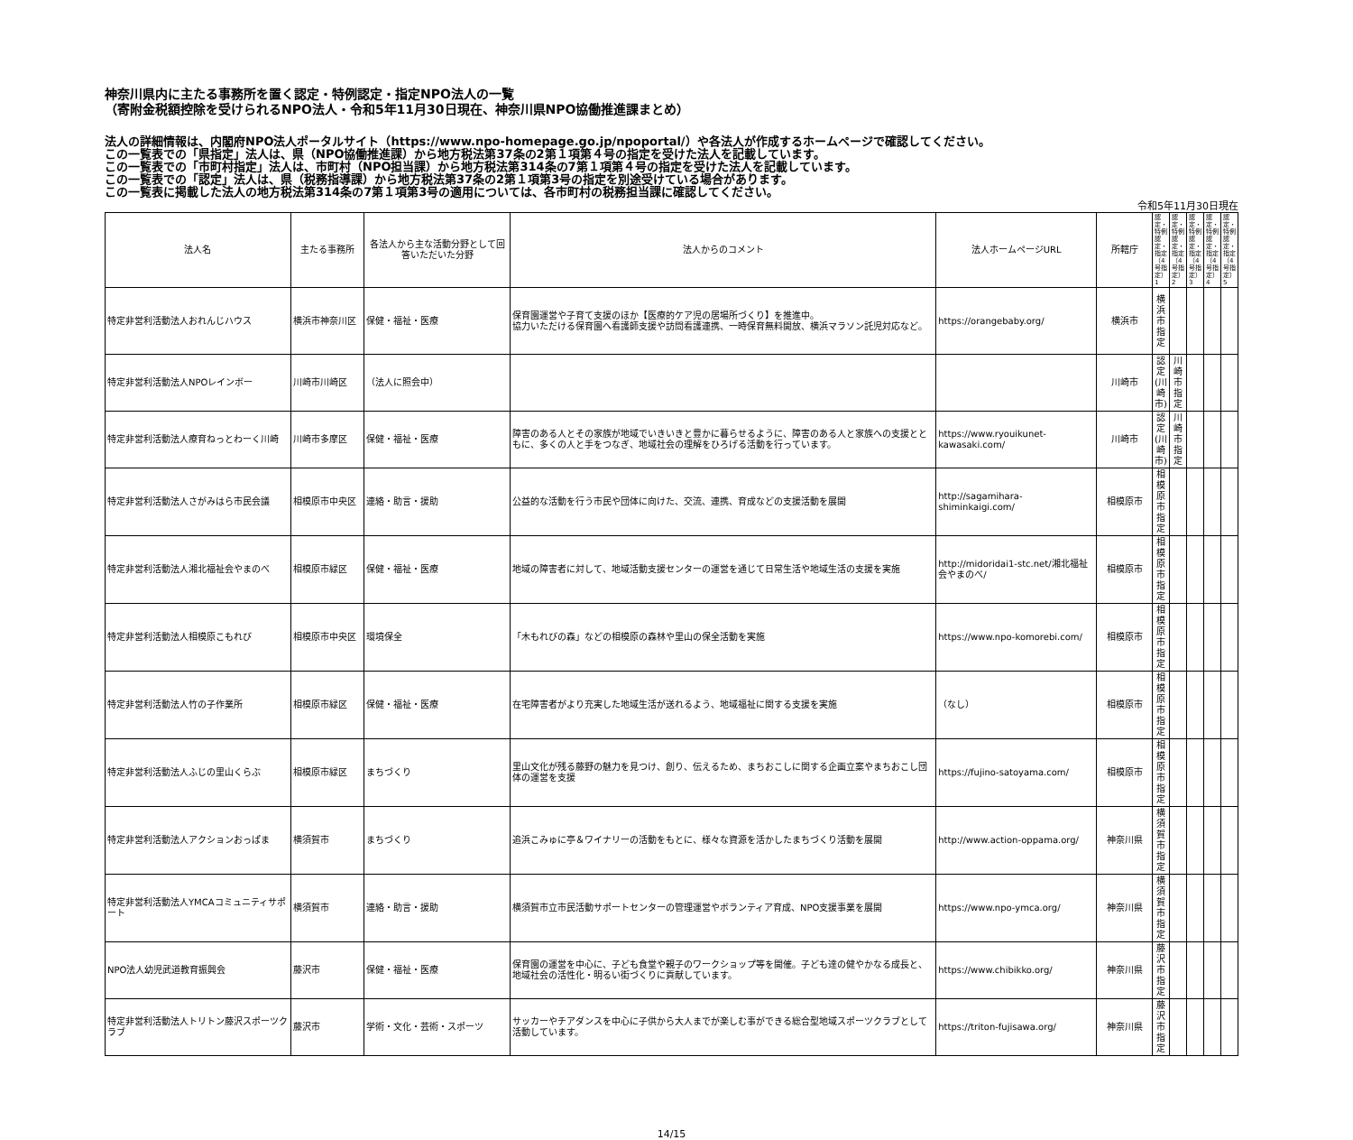神奈川県内に主たる事務所を置く認定・特例認定・指定NPO法人の一覧
（寄附金税額控除を受けられるNPO法人・令和5年11月30日現在、神奈川県NPO協働推進課まとめ）
法人の詳細情報は、内閣府NPO法人ポータルサイト（https://www.npo-homepage.go.jp/npoportal/）や各法人が作成するホームページで確認してください。
この一覧表での「県指定」法人は、県（NPO協働推進課）から地方税法第37条の2第１項第４号の指定を受けた法人を記載しています。
この一覧表での「市町村指定」法人は、市町村（NPO担当課）から地方税法第314条の7第１項第４号の指定を受けた法人を記載しています。
この一覧表での「認定」法人は、県（税務指導課）から地方税法第37条の2第１項第3号の指定を別途受けている場合があります。
この一覧表に掲載した法人の地方税法第314条の7第１項第3号の適用については、各市町村の税務担当課に確認してください。
令和5年11月30日現在
| 法人名 | 主たる事務所 | 各法人から主な活動分野として回答いただいた分野 | 法人からのコメント | 法人ホームページURL | 所轄庁 | 認定・特例認定・指定（4号指定）1 | 認定・特例認定・指定（4号指定）2 | 認定・特例認定・指定（4号指定）3 | 認定・特例認定・指定（4号指定）4 | 認定・特例認定・指定（4号指定）5 |
| --- | --- | --- | --- | --- | --- | --- | --- | --- | --- | --- |
| 特定非営利活動法人おれんじハウス | 横浜市神奈川区 | 保健・福祉・医療 | 保育園運営や子育て支援のほか【医療的ケア児の居場所づくり】を推進中。 協力いただける保育園へ看護師支援や訪問看護連携、一時保育無料開放、横浜マラソン託児対応など。 | https://orangebaby.org/ | 横浜市 | 横浜市指定 | | | | |
| 特定非営利活動法人NPOレインボー | 川崎市川崎区 | （法人に照会中） | | | 川崎市 | 認定(川崎市) | 川崎市指定 | | | |
| 特定非営利活動法人療育ねっとわーく川崎 | 川崎市多摩区 | 保健・福祉・医療 | 障害のある人とその家族が地域でいきいきと豊かに暮らせるように、障害のある人と家族への支援とともに、多くの人と手をつなぎ、地域社会の理解をひろげる活動を行っています。 | https://www.ryouikunet-kawasaki.com/ | 川崎市 | 認定(川崎市) | 川崎市指定 | | | |
| 特定非営利活動法人さがみはら市民会議 | 相模原市中央区 | 連絡・助言・援助 | 公益的な活動を行う市民や団体に向けた、交流、連携、育成などの支援活動を展開 | http://sagamihara-shiminkaigi.com/ | 相模原市 | 相模原市指定 | | | | |
| 特定非営利活動法人湘北福祉会やまのべ | 相模原市緑区 | 保健・福祉・医療 | 地域の障害者に対して、地域活動支援センターの運営を通じて日常生活や地域生活の支援を実施 | http://midoridai1-stc.net/湘北福祉会やまのべ/ | 相模原市 | 相模原市指定 | | | | |
| 特定非営利活動法人相模原こもれび | 相模原市中央区 | 環境保全 | 「木もれびの森」などの相模原の森林や里山の保全活動を実施 | https://www.npo-komorebi.com/ | 相模原市 | 相模原市指定 | | | | |
| 特定非営利活動法人竹の子作業所 | 相模原市緑区 | 保健・福祉・医療 | 在宅障害者がより充実した地域生活が送れるよう、地域福祉に関する支援を実施 | （なし） | 相模原市 | 相模原市指定 | | | | |
| 特定非営利活動法人ふじの里山くらぶ | 相模原市緑区 | まちづくり | 里山文化が残る藤野の魅力を見つけ、創り、伝えるため、まちおこしに関する企画立案やまちおこし団体の運営を支援 | https://fujino-satoyama.com/ | 相模原市 | 相模原市指定 | | | | |
| 特定非営利活動法人アクションおっぱま | 横須賀市 | まちづくり | 追浜こみゅに亭＆ワイナリーの活動をもとに、様々な資源を活かしたまちづくり活動を展開 | http://www.action-oppama.org/ | 神奈川県 | 横須賀市指定 | | | | |
| 特定非営利活動法人YMCAコミュニティサポート | 横須賀市 | 連絡・助言・援助 | 横須賀市立市民活動サポートセンターの管理運営やボランティア育成、NPO支援事業を展開 | https://www.npo-ymca.org/ | 神奈川県 | 横須賀市指定 | | | | |
| NPO法人幼児武道教育振興会 | 藤沢市 | 保健・福祉・医療 | 保育園の運営を中心に、子ども食堂や親子のワークショップ等を開催。子ども達の健やかなる成長と、地域社会の活性化・明るい街づくりに貢献しています。 | https://www.chibikko.org/ | 神奈川県 | 藤沢市指定 | | | | |
| 特定非営利活動法人トリトン藤沢スポーツクラブ | 藤沢市 | 学術・文化・芸術・スポーツ | サッカーやチアダンスを中心に子供から大人までが楽しむ事ができる総合型地域スポーツクラブとして活動しています。 | https://triton-fujisawa.org/ | 神奈川県 | 藤沢市指定 | | | | |
14/15